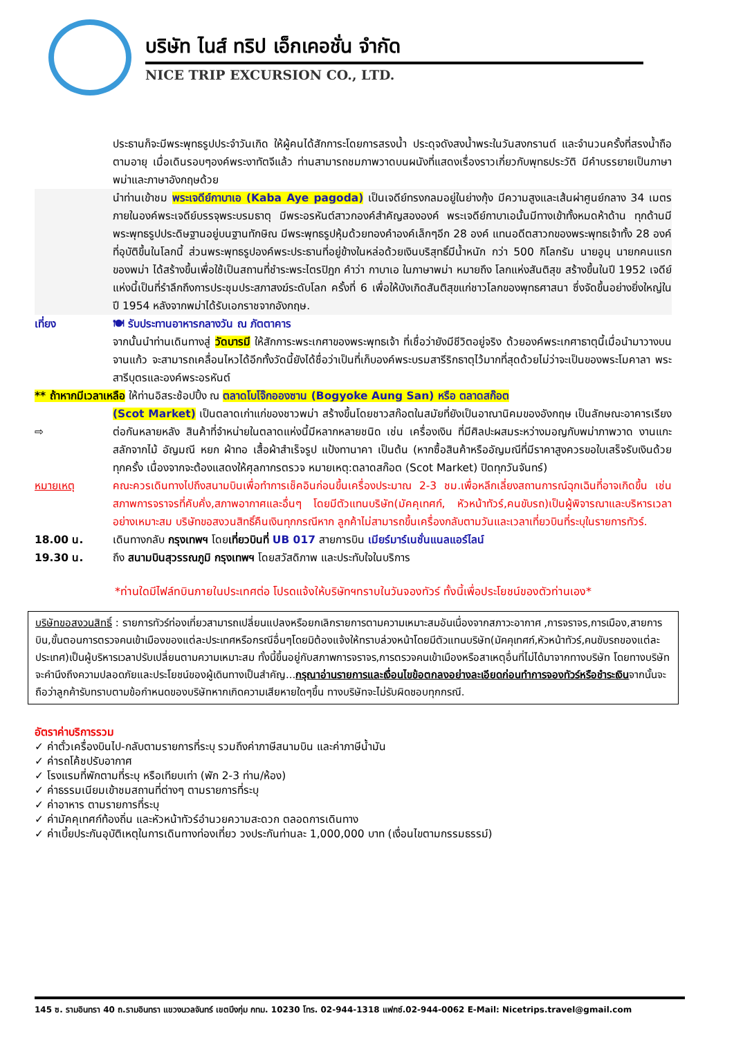บริษัท ไนส์ ทริป เอ็กเคอชั่น จำกัด
NICE TRIP EXCURSION CO., LTD.
ประธานก็จะมีพระพุทธรูปประจำวันเกิด ให้ผู้คนได้สักการะโดยการสรงน้ำ ประดุจดังสงน้ำพระในวันสงกรานต์ และจำนวนครั้งที่สรงน้ำถือตามอายุ เมื่อเดินรอบๆองค์พระงาทัตจีแล้ว ท่านสามารถชมภาพวาดบนผนังที่แสดงเรื่องราวเกี่ยวกับพุทธประวัติ มีคำบรรยายเป็นภาษาพม่าและภาษาอังกฤษด้วย
นำท่านเข้าชม พระเจดีย์กาบาเอ (Kaba Aye pagoda) เป็นเจดีย์ทรงกลมอยู่ในย่างกุ้ง มีความสูงและเส้นผ่าศูนย์กลาง 34 เมตร ภายในองค์พระเจดีย์บรรจุพระบรมธาตุ มีพระอรหันต์สาวกองค์สำคัญสององค์ พระเจดีย์กาบาเอนั้นมีทางเข้าทั้งหมดห้าด้าน ทุกด้านมีพระพุทธรูปประดิษฐานอยู่บนฐานทักษิณ มีพระพุทธรูปหุ้มด้วยทองคำองค์เล็กๆอีก 28 องค์ แทนอดีตสาวกของพระพุทธเจ้าทั้ง 28 องค์ ที่อุบัติขึ้นในโลกนี้ ส่วนพระพุทธรูปองค์พระประธานที่อยู่ข้างในหล่อด้วยเงินบริสุทธิ์มีน้ำหนัก กว่า 500 กิโลกรัม นายอูนุ นายกคนแรกของพม่า ได้สร้างขึ้นเพื่อใช้เป็นสถานที่ชำระพระไตรปิฎก คำว่า กาบาเอ ในภาษาพม่า หมายถึง โลกแห่งสันติสุข สร้างขึ้นในปี 1952 เจดีย์แห่งนี้เป็นที่รำลึกถึงการประชุมประสภาสงฆ์ระดับโลก ครั้งที่ 6 เพื่อให้บังเกิดสันติสุขแก่ชาวโลกของพุทธศาสนา ซึ่งจัดขึ้นอย่างยิ่งใหญ่ในปี 1954 หลังจากพม่าได้รับเอกราชจากอังกฤษ.
เที่ยง 🍽 รับประทานอาหารกลางวัน ณ ภัตตาคาร
จากนั้นนำท่านเดินทางสู่ วัดบารมี ให้สักการะพระเกศาของพระพุทธเจ้า ที่เชื่อว่ายังมีชีวิตอยู่จริง ด้วยองค์พระเกศาธาตุนี้เมื่อนำมาวางบนจานแก้ว จะสามารถเคลื่อนไหวได้อีกทั้งวัดนี้ยังได้ชื่อว่าเป็นที่เก็บองค์พระบรมสารีริกธาตุไว้มากที่สุดด้วยไม่ว่าจะเป็นของพระโมคาลา พระสารีบุตรและองค์พระอรหันต์
** ถ้าหากมีเวลาเหลือ ให้ท่านอิสระช้อปปิ้ง ณ ตลาดโบโจ๊กอองซาน (Bogyoke Aung San) หรือ ตลาดสก๊อต
⇨ (Scot Market) เป็นตลาดเก่าแก่ของชาวพม่า สร้างขึ้นโดยชาวสก๊อตในสมัยที่ยังเป็นอาณานิคมของอังกฤษ เป็นลักษณะอาคารเรียงต่อกันหลายหลัง สินค้าที่จำหน่ายในตลาดแห่งนี้มีหลากหลายชนิด เช่น เครื่องเงิน ที่มีศิลปะผสมระหว่างมอญกับพม่าภาพวาด งานแกะสลักจากไม้ อัญมณี หยก ผ้าทอ เสื้อผ้าสำเร็จรูป แป้งทานาคา เป็นต้น (หากซื้อสินค้าหรืออัญมณีที่มีราคาสูงควรขอใบเสร็จรับเงินด้วย ทุกครั้ง เนื่องจากจะต้องแสดงให้ศุลกากรตรวจ หมายเหตุ:ตลาดสก๊อต (Scot Market) ปิดทุกวันจันทร์)
หมายเหตุ คณะควรเดินทางไปถึงสนามบินเพื่อทำการเช็คอินก่อนขึ้นเครื่องประมาณ 2-3 ชม.เพื่อหลีกเลี่ยงสถานการณ์ฉุกเฉินที่อาจเกิดขึ้น เช่น สภาพการจราจรที่คับคั่ง,สภาพอากาศและอื่นๆ โดยมีตัวแทนบริษัท(มัคคุเทศก์, หัวหน้าทัวร์,คนขับรถ)เป็นผู้พิจารณาและบริหารเวลาอย่างเหมาะสม บริษัทขอสงวนสิทธิ์คืนเงินทุกกรณีหาก ลูกค้าไม่สามารถขึ้นเครื่องกลับตามวันและเวลาเที่ยวบินที่ระบุในรายการทัวร์.
18.00 น. เดินทางกลับ กรุงเทพฯ โดยเที่ยวบินที่ UB 017 สายการบิน เมียร์มาร์เนชั่นแนลแอร์ไลน์
19.30 น. ถึง สนามบินสุวรรณภูมิ กรุงเทพฯ โดยสวัสดิภาพ และประทับใจในบริการ
*ท่านใดมีไฟล์ทบินภายในประเทศต่อ โปรดแจ้งให้บริษัทฯทราบในวันจองทัวร์ ทั้งนี้เพื่อประโยชน์ของตัวท่านเอง*
บริษัทขอสงวนสิทธิ์ : รายการทัวร์ท่องเที่ยวสามารถเปลี่ยนแปลงหรือยกเลิกรายการตามความเหมาะสมอันเนื่องจากสภาวะอากาศ ,การจราจร,การเมือง,สายการบิน,ขั้นตอนการตรวจคนเข้าเมืองของแต่ละประเทศหรือกรณีอื่นๆโดยมิต้องแจ้งให้ทราบล่วงหน้าโดยมีตัวแทนบริษัท(มัคคุเทศก์,หัวหน้าทัวร์,คนขับรถของแต่ละประเทศ)เป็นผู้บริหารเวลาปรับเปลี่ยนตามความเหมาะสม ทั้งนี้ขึ้นอยู่กับสภาพการจราจร,การตรวจคนเข้าเมืองหรือสาเหตุอื่นที่ไม่ได้มาจากทางบริษัท โดยทางบริษัทจะคำนึงถึงความปลอดภัยและประโยชน์ของผู้เดินทางเป็นสำคัญ...กรุณาอ่านรายการและเงื่อนไขข้อตกลงอย่างละเอียดก่อนทำการจองทัวร์หรือชำระเงินจากนั้นจะถือว่าลูกค้ารับทราบตามข้อกำหนดของบริษัทหากเกิดความเสียหายใดๆขึ้น ทางบริษัทจะไม่รับผิดชอบทุกกรณี.
อัตราค่าบริการรวม
✓ ค่าตั๋วเครื่องบินไป-กลับตามรายการที่ระบุ รวมถึงค่าภาษีสนามบิน และค่าภาษีน้ำมัน
✓ ค่ารถโค้ชปรับอากาศ
✓ โรงแรมที่พักตามที่ระบุ หรือเทียบเท่า (พัก 2-3 ท่าน/ห้อง)
✓ ค่าธรรมเนียมเข้าชมสถานที่ต่างๆ ตามรายการที่ระบุ
✓ ค่าอาหาร ตามรายการที่ระบุ
✓ ค่ามัคคุเทศก์ท้องถิ่น และหัวหน้าทัวร์อำนวยความสะดวก ตลอดการเดินทาง
✓ ค่าเบี้ยประกันอุบัติเหตุในการเดินทางท่องเที่ยว วงประกันท่านละ 1,000,000 บาท (เงื่อนไขตามกรรมธรรม์)
145 ซ. รามอินทรา 40 ถ.รามอินทรา แขวงนวลจันทร์ เขตบึงกุ่ม กทม. 10230 โทร. 02-944-1318 แฟกซ์.02-944-0062 E-Mail: Nicetrips.travel@gmail.com